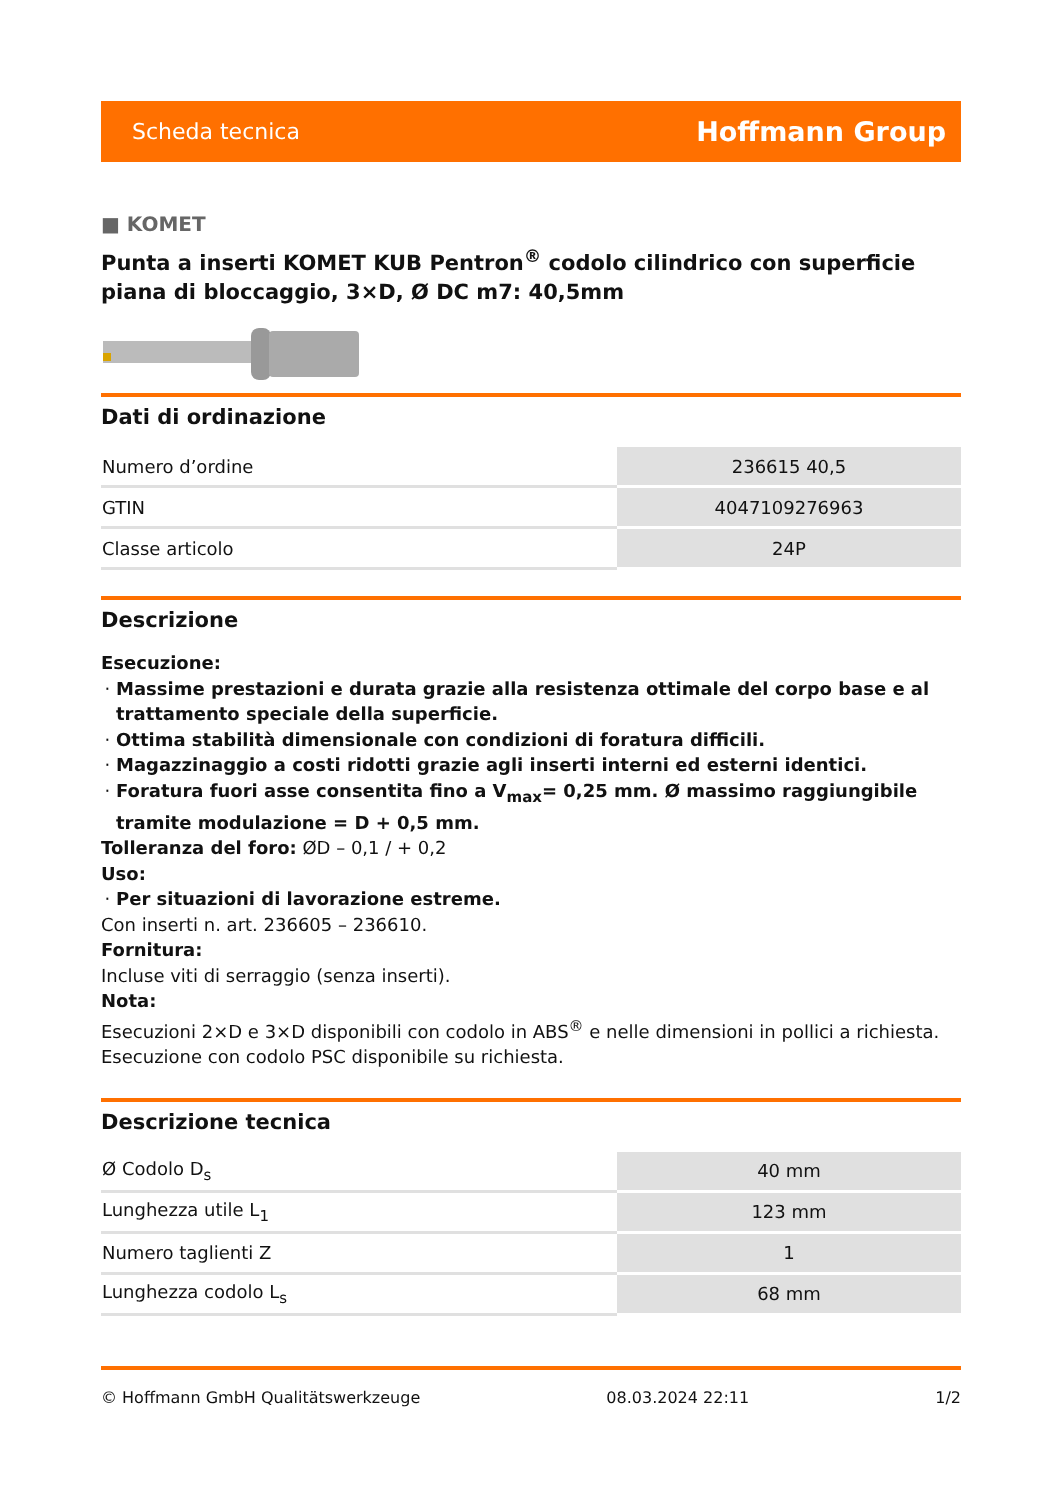Scheda tecnica Hoffmann Group
■ KOMET
Punta a inserti KOMET KUB Pentron<sup>®</sup> codolo cilindrico con superficie piana di bloccaggio, 3×D, Ø DC m7: 40,5mm
Dati di ordinazione
| Numero d’ordine | 236615 40,5 |
| GTIN | 4047109276963 |
| Classe articolo | 24P |
Descrizione
Esecuzione:
Massime prestazioni e durata grazie alla resistenza ottimale del corpo base e al trattamento speciale della superficie.
Ottima stabilità dimensionale con condizioni di foratura difficili.
Magazzinaggio a costi ridotti grazie agli inserti interni ed esterni identici.
Foratura fuori asse consentita fino a V<sub>max</sub>= 0,25 mm. Ø massimo raggiungibile tramite modulazione = D + 0,5 mm.
Tolleranza del foro: ØD – 0,1 / + 0,2
Uso:
Per situazioni di lavorazione estreme.
Con inserti n. art. 236605 – 236610.
Fornitura:
Incluse viti di serraggio (senza inserti).
Nota:
Esecuzioni 2×D e 3×D disponibili con codolo in ABS<sup>®</sup> e nelle dimensioni in pollici a richiesta. Esecuzione con codolo PSC disponibile su richiesta.
Descrizione tecnica
| Ø Codolo D<sub>s</sub> | 40 mm |
| Lunghezza utile L<sub>1</sub> | 123 mm |
| Numero taglienti Z | 1 |
| Lunghezza codolo L<sub>s</sub> | 68 mm |
© Hoffmann GmbH Qualitätswerkzeuge 08.03.2024 22:11 1/2